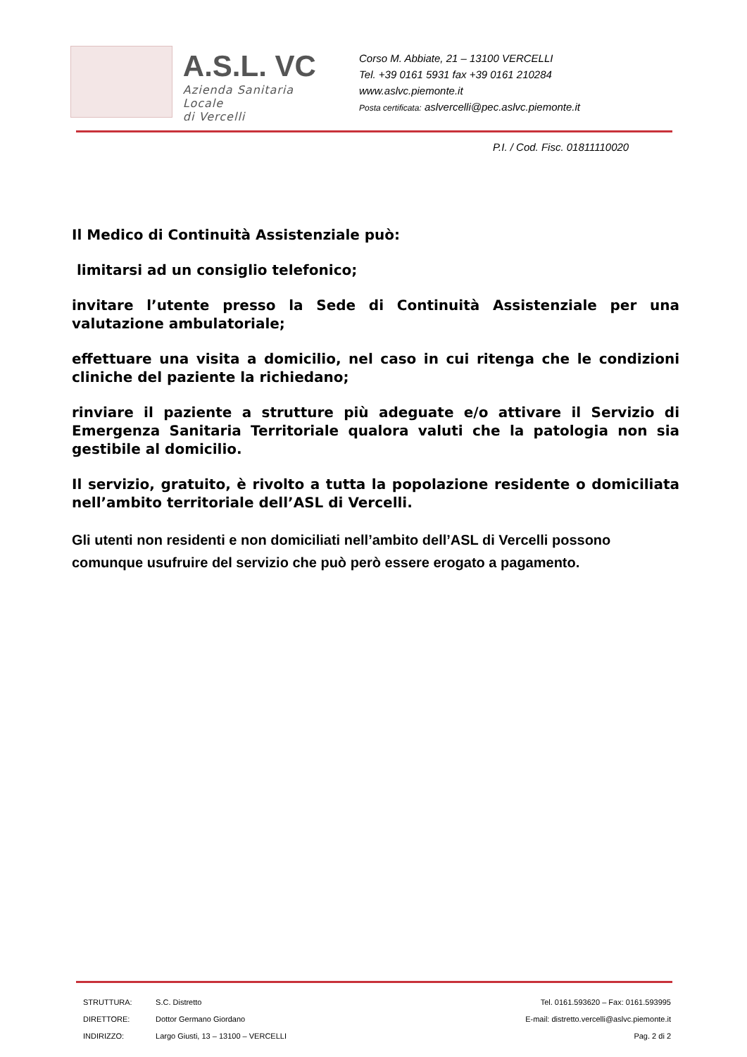A.S.L. VC
Azienda Sanitaria Locale
di Vercelli
Corso M. Abbiate, 21 – 13100 VERCELLI
Tel. +39 0161 5931 fax +39 0161 210284
www.aslvc.piemonte.it
Posta certificata: aslvercelli@pec.aslvc.piemonte.it
P.I. / Cod. Fisc. 01811110020
Il Medico di Continuità Assistenziale può:
limitarsi ad un consiglio telefonico;
invitare l’utente presso la Sede di Continuità Assistenziale per una valutazione ambulatoriale;
effettuare una visita a domicilio, nel caso in cui ritenga che le condizioni cliniche del paziente la richiedano;
rinviare il paziente a strutture più adeguate e/o attivare il Servizio di Emergenza Sanitaria Territoriale qualora valuti che la patologia non sia gestibile al domicilio.
Il servizio, gratuito, è rivolto a tutta la popolazione residente o domiciliata nell’ambito territoriale dell’ASL di Vercelli.
Gli utenti non residenti e non domiciliati nell’ambito dell’ASL di Vercelli possono comunque usufruire del servizio che può però essere erogato a pagamento.
STRUTTURA: S.C. Distretto Tel. 0161.593620 – Fax: 0161.593995
DIRETTORE: Dottor Germano Giordano E-mail: distretto.vercelli@aslvc.piemonte.it
INDIRIZZO: Largo Giusti, 13 – 13100 – VERCELLI Pag. 2 di 2